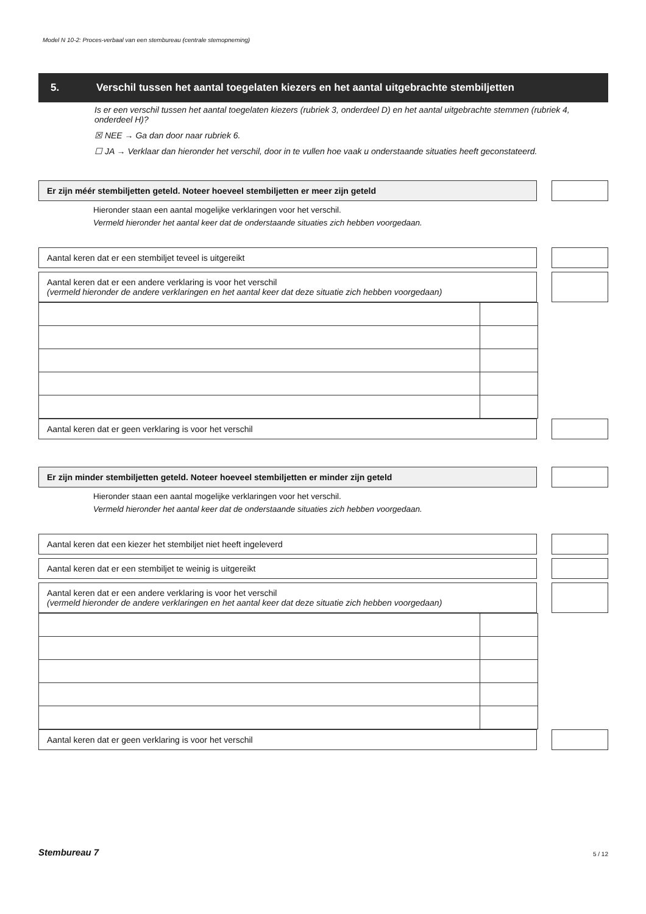Model N 10-2: Proces-verbaal van een stembureau (centrale stemopneming)
5. Verschil tussen het aantal toegelaten kiezers en het aantal uitgebrachte stembiljetten
Is er een verschil tussen het aantal toegelaten kiezers (rubriek 3, onderdeel D) en het aantal uitgebrachte stemmen (rubriek 4, onderdeel H)?
☒ NEE → Ga dan door naar rubriek 6.
☐ JA → Verklaar dan hieronder het verschil, door in te vullen hoe vaak u onderstaande situaties heeft geconstateerd.
Er zijn méér stembiljetten geteld. Noteer hoeveel stembiljetten er meer zijn geteld
Hieronder staan een aantal mogelijke verklaringen voor het verschil.
Vermeld hieronder het aantal keer dat de onderstaande situaties zich hebben voorgedaan.
Aantal keren dat er een stembiljet teveel is uitgereikt
Aantal keren dat er een andere verklaring is voor het verschil
(vermeld hieronder de andere verklaringen en het aantal keer dat deze situatie zich hebben voorgedaan)
Aantal keren dat er geen verklaring is voor het verschil
Er zijn minder stembiljetten geteld. Noteer hoeveel stembiljetten er minder zijn geteld
Hieronder staan een aantal mogelijke verklaringen voor het verschil.
Vermeld hieronder het aantal keer dat de onderstaande situaties zich hebben voorgedaan.
Aantal keren dat een kiezer het stembiljet niet heeft ingeleverd
Aantal keren dat er een stembiljet te weinig is uitgereikt
Aantal keren dat er een andere verklaring is voor het verschil
(vermeld hieronder de andere verklaringen en het aantal keer dat deze situatie zich hebben voorgedaan)
Aantal keren dat er geen verklaring is voor het verschil
Stembureau 7 5 / 12